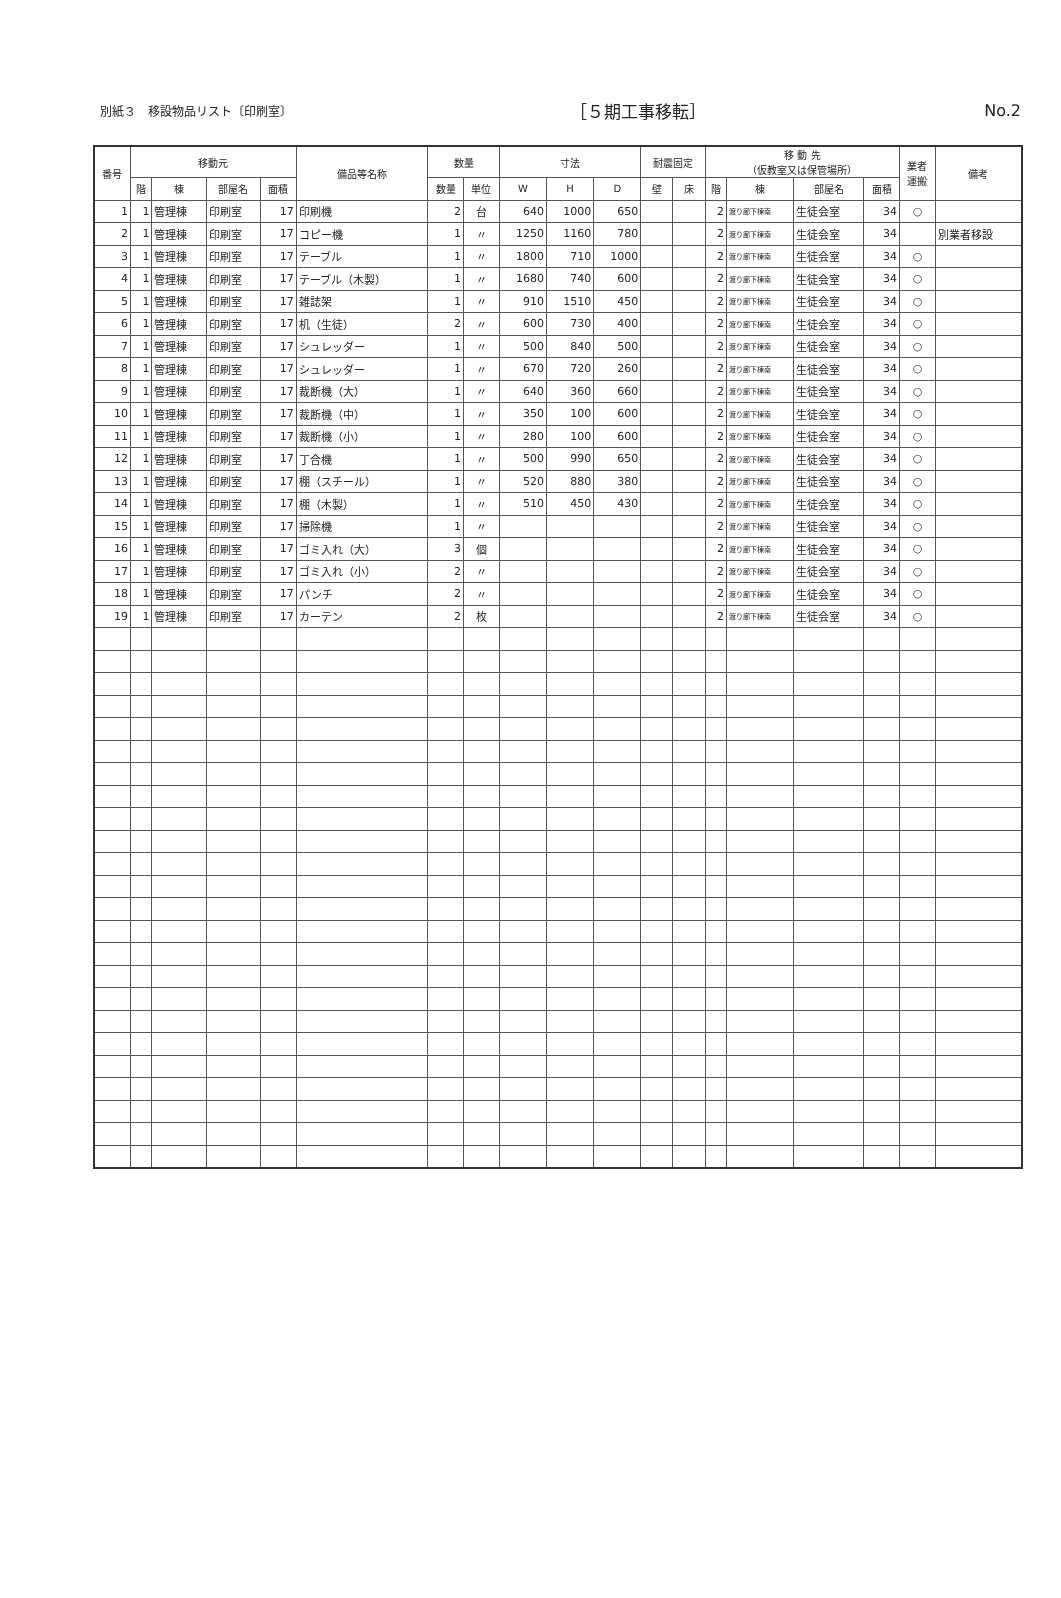別紙３　移設物品リスト〔印刷室〕 ［５期工事移転］ No.2
| 番号 | 移動元 | | | | 備品等名称 | 数量 | | 寸法 | | | 耐震固定 | | 移 動 先 （仮教室又は保管場所） | | | | 業者 運搬 | 備考 |
| --- | --- | --- | --- | --- | --- | --- | --- | --- | --- | --- | --- | --- | --- | --- | --- | --- | --- | --- |
| | 階 | 棟 | 部屋名 | 面積 | | 数量 | 単位 | W | H | D | 壁 | 床 | 階 | 棟 | 部屋名 | 面積 | | |
| 1 | 1 | 管理棟 | 印刷室 | 17 | 印刷機 | 2 | 台 | 640 | 1000 | 650 | | | 2 | 渡り廊下棟南 | 生徒会室 | 34 | ○ | |
| 2 | 1 | 管理棟 | 印刷室 | 17 | コピー機 | 1 | 〃 | 1250 | 1160 | 780 | | | 2 | 渡り廊下棟南 | 生徒会室 | 34 | | 別業者移設 |
| 3 | 1 | 管理棟 | 印刷室 | 17 | テーブル | 1 | 〃 | 1800 | 710 | 1000 | | | 2 | 渡り廊下棟南 | 生徒会室 | 34 | ○ | |
| 4 | 1 | 管理棟 | 印刷室 | 17 | テーブル（木製） | 1 | 〃 | 1680 | 740 | 600 | | | 2 | 渡り廊下棟南 | 生徒会室 | 34 | ○ | |
| 5 | 1 | 管理棟 | 印刷室 | 17 | 雑誌架 | 1 | 〃 | 910 | 1510 | 450 | | | 2 | 渡り廊下棟南 | 生徒会室 | 34 | ○ | |
| 6 | 1 | 管理棟 | 印刷室 | 17 | 机（生徒） | 2 | 〃 | 600 | 730 | 400 | | | 2 | 渡り廊下棟南 | 生徒会室 | 34 | ○ | |
| 7 | 1 | 管理棟 | 印刷室 | 17 | シュレッダー | 1 | 〃 | 500 | 840 | 500 | | | 2 | 渡り廊下棟南 | 生徒会室 | 34 | ○ | |
| 8 | 1 | 管理棟 | 印刷室 | 17 | シュレッダー | 1 | 〃 | 670 | 720 | 260 | | | 2 | 渡り廊下棟南 | 生徒会室 | 34 | ○ | |
| 9 | 1 | 管理棟 | 印刷室 | 17 | 裁断機（大） | 1 | 〃 | 640 | 360 | 660 | | | 2 | 渡り廊下棟南 | 生徒会室 | 34 | ○ | |
| 10 | 1 | 管理棟 | 印刷室 | 17 | 裁断機（中） | 1 | 〃 | 350 | 100 | 600 | | | 2 | 渡り廊下棟南 | 生徒会室 | 34 | ○ | |
| 11 | 1 | 管理棟 | 印刷室 | 17 | 裁断機（小） | 1 | 〃 | 280 | 100 | 600 | | | 2 | 渡り廊下棟南 | 生徒会室 | 34 | ○ | |
| 12 | 1 | 管理棟 | 印刷室 | 17 | 丁合機 | 1 | 〃 | 500 | 990 | 650 | | | 2 | 渡り廊下棟南 | 生徒会室 | 34 | ○ | |
| 13 | 1 | 管理棟 | 印刷室 | 17 | 棚（スチール） | 1 | 〃 | 520 | 880 | 380 | | | 2 | 渡り廊下棟南 | 生徒会室 | 34 | ○ | |
| 14 | 1 | 管理棟 | 印刷室 | 17 | 棚（木製） | 1 | 〃 | 510 | 450 | 430 | | | 2 | 渡り廊下棟南 | 生徒会室 | 34 | ○ | |
| 15 | 1 | 管理棟 | 印刷室 | 17 | 掃除機 | 1 | 〃 | | | | | | 2 | 渡り廊下棟南 | 生徒会室 | 34 | ○ | |
| 16 | 1 | 管理棟 | 印刷室 | 17 | ゴミ入れ（大） | 3 | 個 | | | | | | 2 | 渡り廊下棟南 | 生徒会室 | 34 | ○ | |
| 17 | 1 | 管理棟 | 印刷室 | 17 | ゴミ入れ（小） | 2 | 〃 | | | | | | 2 | 渡り廊下棟南 | 生徒会室 | 34 | ○ | |
| 18 | 1 | 管理棟 | 印刷室 | 17 | パンチ | 2 | 〃 | | | | | | 2 | 渡り廊下棟南 | 生徒会室 | 34 | ○ | |
| 19 | 1 | 管理棟 | 印刷室 | 17 | カーテン | 2 | 枚 | | | | | | 2 | 渡り廊下棟南 | 生徒会室 | 34 | ○ | |